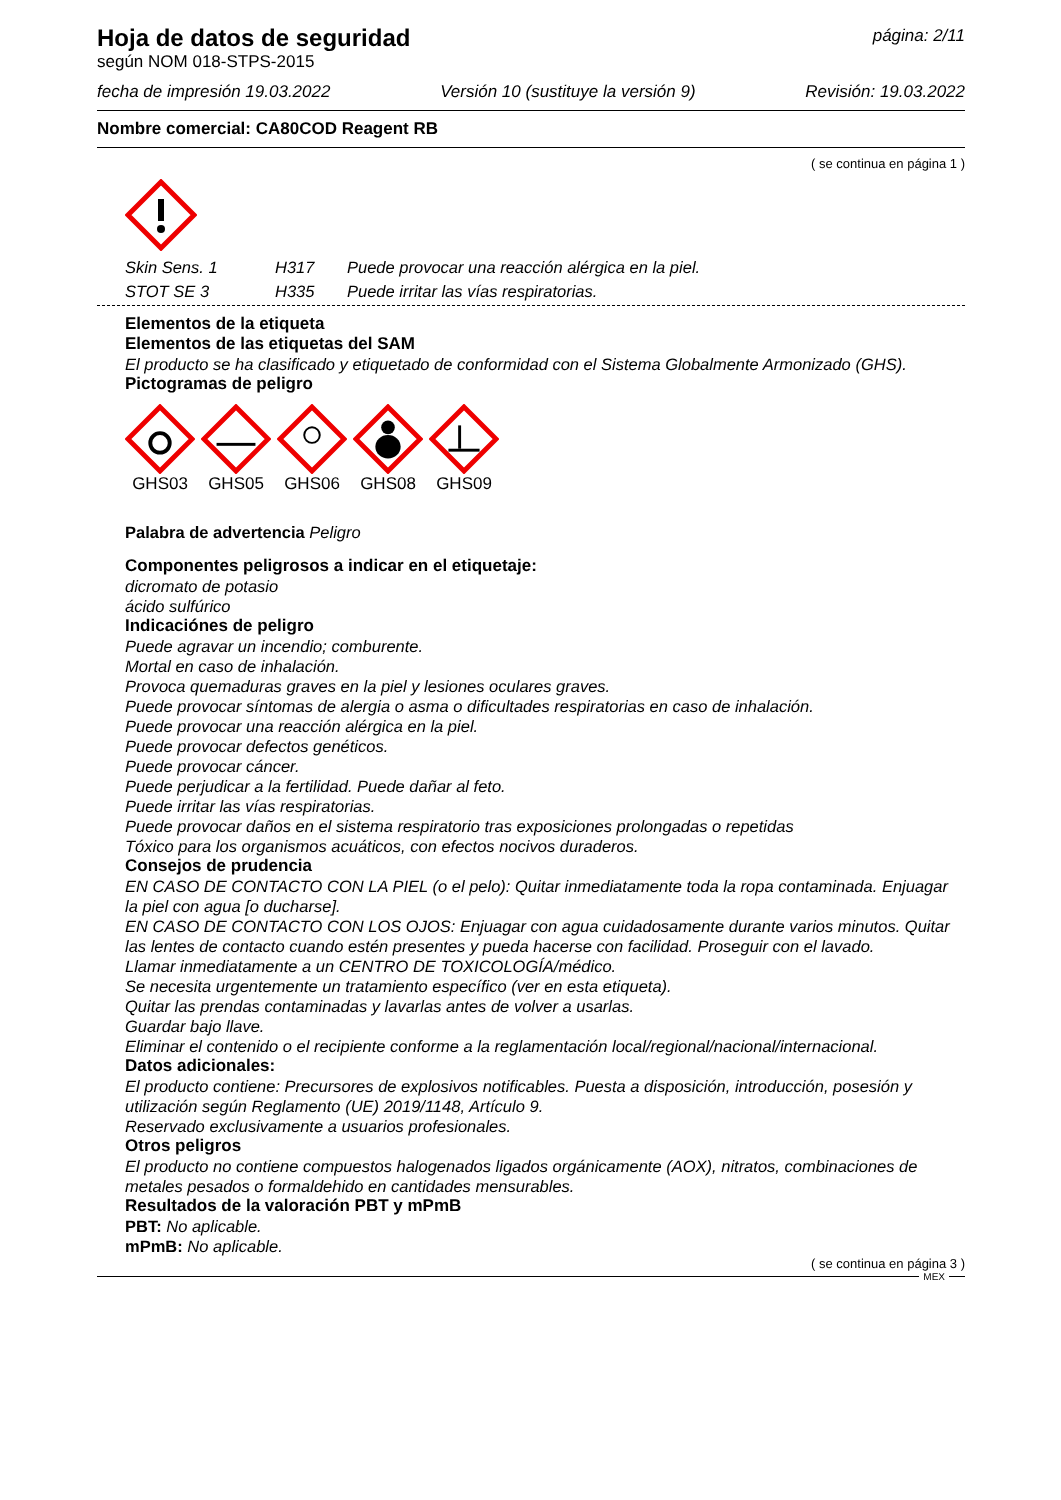Hoja de datos de seguridad
según NOM 018-STPS-2015
página: 2/11
fecha de impresión 19.03.2022 Versión 10 (sustituye la versión 9) Revisión: 19.03.2022
Nombre comercial: CA80COD Reagent RB
( se continua en página 1 )
Skin Sens. 1 H317 Puede provocar una reacción alérgica en la piel.
STOT SE 3 H335 Puede irritar las vías respiratorias.
Elementos de la etiqueta
Elementos de las etiquetas del SAM
El producto se ha clasificado y etiquetado de conformidad con el Sistema Globalmente Armonizado (GHS).
Pictogramas de peligro
GHS03 GHS05 GHS06 GHS08 GHS09
Palabra de advertencia Peligro
Componentes peligrosos a indicar en el etiquetaje:
dicromato de potasio
ácido sulfúrico
Indicaciónes de peligro
Puede agravar un incendio; comburente.
Mortal en caso de inhalación.
Provoca quemaduras graves en la piel y lesiones oculares graves.
Puede provocar síntomas de alergia o asma o dificultades respiratorias en caso de inhalación.
Puede provocar una reacción alérgica en la piel.
Puede provocar defectos genéticos.
Puede provocar cáncer.
Puede perjudicar a la fertilidad. Puede dañar al feto.
Puede irritar las vías respiratorias.
Puede provocar daños en el sistema respiratorio tras exposiciones prolongadas o repetidas
Tóxico para los organismos acuáticos, con efectos nocivos duraderos.
Consejos de prudencia
EN CASO DE CONTACTO CON LA PIEL (o el pelo): Quitar inmediatamente toda la ropa contaminada. Enjuagar la piel con agua [o ducharse].
EN CASO DE CONTACTO CON LOS OJOS: Enjuagar con agua cuidadosamente durante varios minutos. Quitar las lentes de contacto cuando estén presentes y pueda hacerse con facilidad. Proseguir con el lavado.
Llamar inmediatamente a un CENTRO DE TOXICOLOGÍA/médico.
Se necesita urgentemente un tratamiento específico (ver en esta etiqueta).
Quitar las prendas contaminadas y lavarlas antes de volver a usarlas.
Guardar bajo llave.
Eliminar el contenido o el recipiente conforme a la reglamentación local/regional/nacional/internacional.
Datos adicionales:
El producto contiene: Precursores de explosivos notificables. Puesta a disposición, introducción, posesión y utilización según Reglamento (UE) 2019/1148, Artículo 9.
Reservado exclusivamente a usuarios profesionales.
Otros peligros
El producto no contiene compuestos halogenados ligados orgánicamente (AOX), nitratos, combinaciones de metales pesados o formaldehido en cantidades mensurables.
Resultados de la valoración PBT y mPmB
PBT: No aplicable.
mPmB: No aplicable.
( se continua en página 3 )
MEX